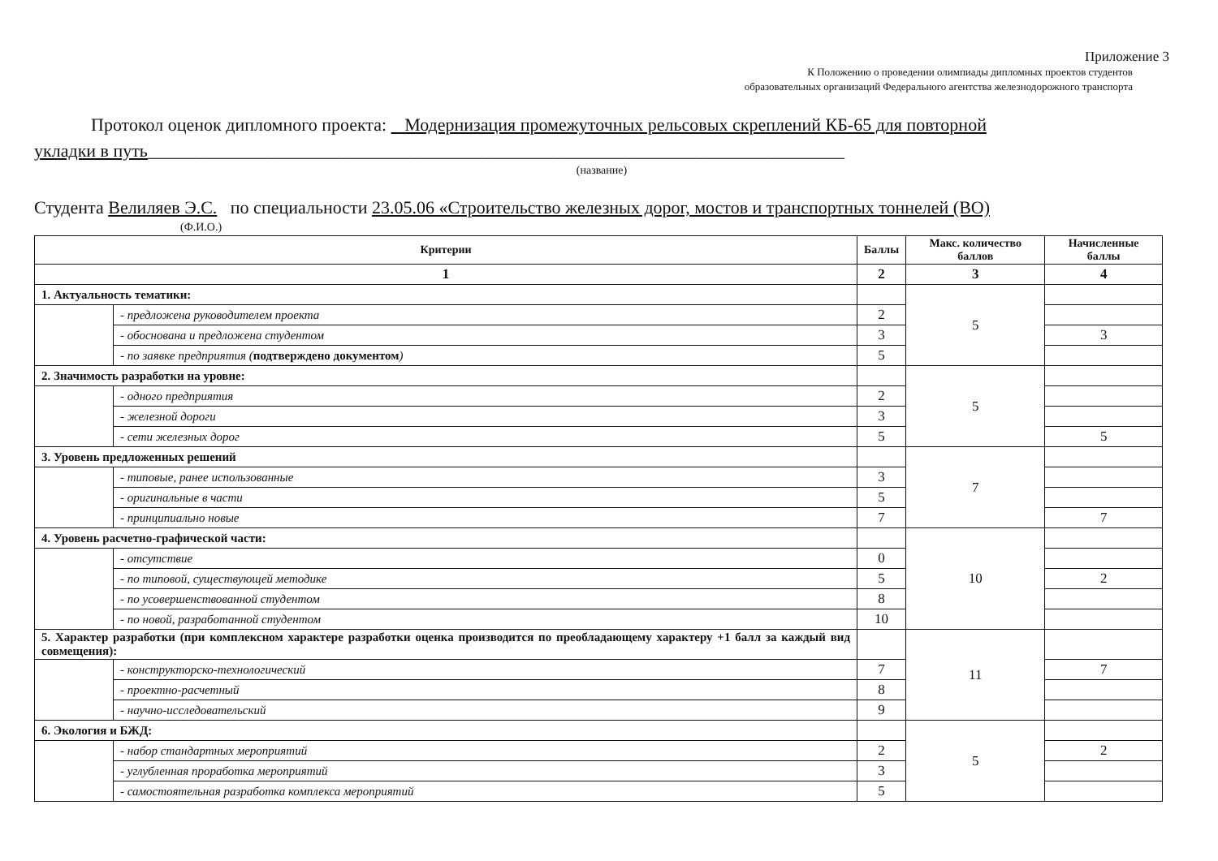Приложение 3
К Положению о проведении олимпиады дипломных проектов студентов
образовательных организаций Федерального агентства железнодорожного транспорта
Протокол оценок дипломного проекта: Модернизация промежуточных рельсовых скреплений КБ-65 для повторной
укладки в путь______________________________________________________________________________
(название)
Студента Велиляев Э.С. по специальности 23.05.06 «Строительство железных дорог, мостов и транспортных тоннелей (ВО)
(Ф.И.О.)
| Критерии | | Баллы | Макс. количество баллов | Начисленные баллы |
| --- | --- | --- | --- | --- |
| 1 | | 2 | 3 | 4 |
| 1. Актуальность тематики: | | | 5 | |
| | - предложена руководителем проекта | 2 | | |
| | - обоснована и предложена студентом | 3 | | 3 |
| | - по заявке предприятия ( подтверждено документом ) | 5 | | |
| 2. Значимость разработки на уровне: | | | 5 | |
| | - одного предприятия | 2 | | |
| | - железной дороги | 3 | | |
| | - сети железных дорог | 5 | | 5 |
| 3. Уровень предложенных решений | | | 7 | |
| | - типовые, ранее использованные | 3 | | |
| | - оригинальные в части | 5 | | |
| | - принципиально новые | 7 | | 7 |
| 4. Уровень расчетно-графической части: | | | 10 | |
| | - отсутствие | 0 | | |
| | - по типовой, существующей методике | 5 | | 2 |
| | - по усовершенствованной студентом | 8 | | |
| | - по новой, разработанной студентом | 10 | | |
| 5. Характер разработки (при комплексном характере разработки оценка производится по преобладающему характеру +1 балл за каждый вид совмещения): | | | 11 | |
| | - конструкторско-технологический | 7 | | 7 |
| | - проектно-расчетный | 8 | | |
| | - научно-исследовательский | 9 | | |
| 6. Экология и БЖД: | | | 5 | |
| | - набор стандартных мероприятий | 2 | | 2 |
| | - углубленная проработка мероприятий | 3 | | |
| | - самостоятельная разработка комплекса мероприятий | 5 | | |